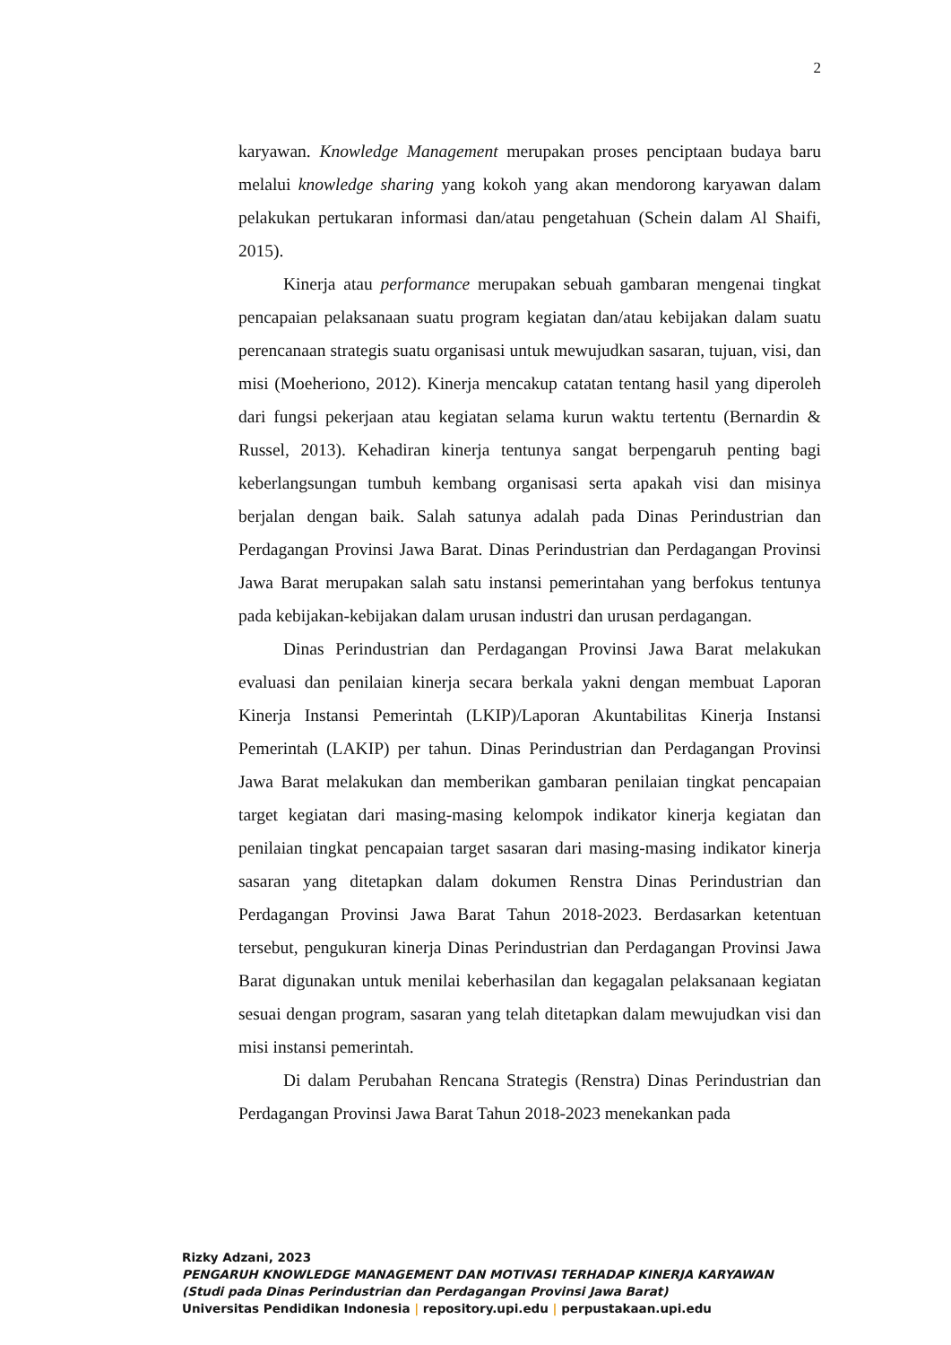2
karyawan. Knowledge Management merupakan proses penciptaan budaya baru melalui knowledge sharing yang kokoh yang akan mendorong karyawan dalam pelakukan pertukaran informasi dan/atau pengetahuan (Schein dalam Al Shaifi, 2015).
Kinerja atau performance merupakan sebuah gambaran mengenai tingkat pencapaian pelaksanaan suatu program kegiatan dan/atau kebijakan dalam suatu perencanaan strategis suatu organisasi untuk mewujudkan sasaran, tujuan, visi, dan misi (Moeheriono, 2012). Kinerja mencakup catatan tentang hasil yang diperoleh dari fungsi pekerjaan atau kegiatan selama kurun waktu tertentu (Bernardin & Russel, 2013). Kehadiran kinerja tentunya sangat berpengaruh penting bagi keberlangsungan tumbuh kembang organisasi serta apakah visi dan misinya berjalan dengan baik. Salah satunya adalah pada Dinas Perindustrian dan Perdagangan Provinsi Jawa Barat. Dinas Perindustrian dan Perdagangan Provinsi Jawa Barat merupakan salah satu instansi pemerintahan yang berfokus tentunya pada kebijakan-kebijakan dalam urusan industri dan urusan perdagangan.
Dinas Perindustrian dan Perdagangan Provinsi Jawa Barat melakukan evaluasi dan penilaian kinerja secara berkala yakni dengan membuat Laporan Kinerja Instansi Pemerintah (LKIP)/Laporan Akuntabilitas Kinerja Instansi Pemerintah (LAKIP) per tahun. Dinas Perindustrian dan Perdagangan Provinsi Jawa Barat melakukan dan memberikan gambaran penilaian tingkat pencapaian target kegiatan dari masing-masing kelompok indikator kinerja kegiatan dan penilaian tingkat pencapaian target sasaran dari masing-masing indikator kinerja sasaran yang ditetapkan dalam dokumen Renstra Dinas Perindustrian dan Perdagangan Provinsi Jawa Barat Tahun 2018-2023. Berdasarkan ketentuan tersebut, pengukuran kinerja Dinas Perindustrian dan Perdagangan Provinsi Jawa Barat digunakan untuk menilai keberhasilan dan kegagalan pelaksanaan kegiatan sesuai dengan program, sasaran yang telah ditetapkan dalam mewujudkan visi dan misi instansi pemerintah.
Di dalam Perubahan Rencana Strategis (Renstra) Dinas Perindustrian dan Perdagangan Provinsi Jawa Barat Tahun 2018-2023 menekankan pada
Rizky Adzani, 2023
PENGARUH KNOWLEDGE MANAGEMENT DAN MOTIVASI TERHADAP KINERJA KARYAWAN
(Studi pada Dinas Perindustrian dan Perdagangan Provinsi Jawa Barat)
Universitas Pendidikan Indonesia | repository.upi.edu | perpustakaan.upi.edu